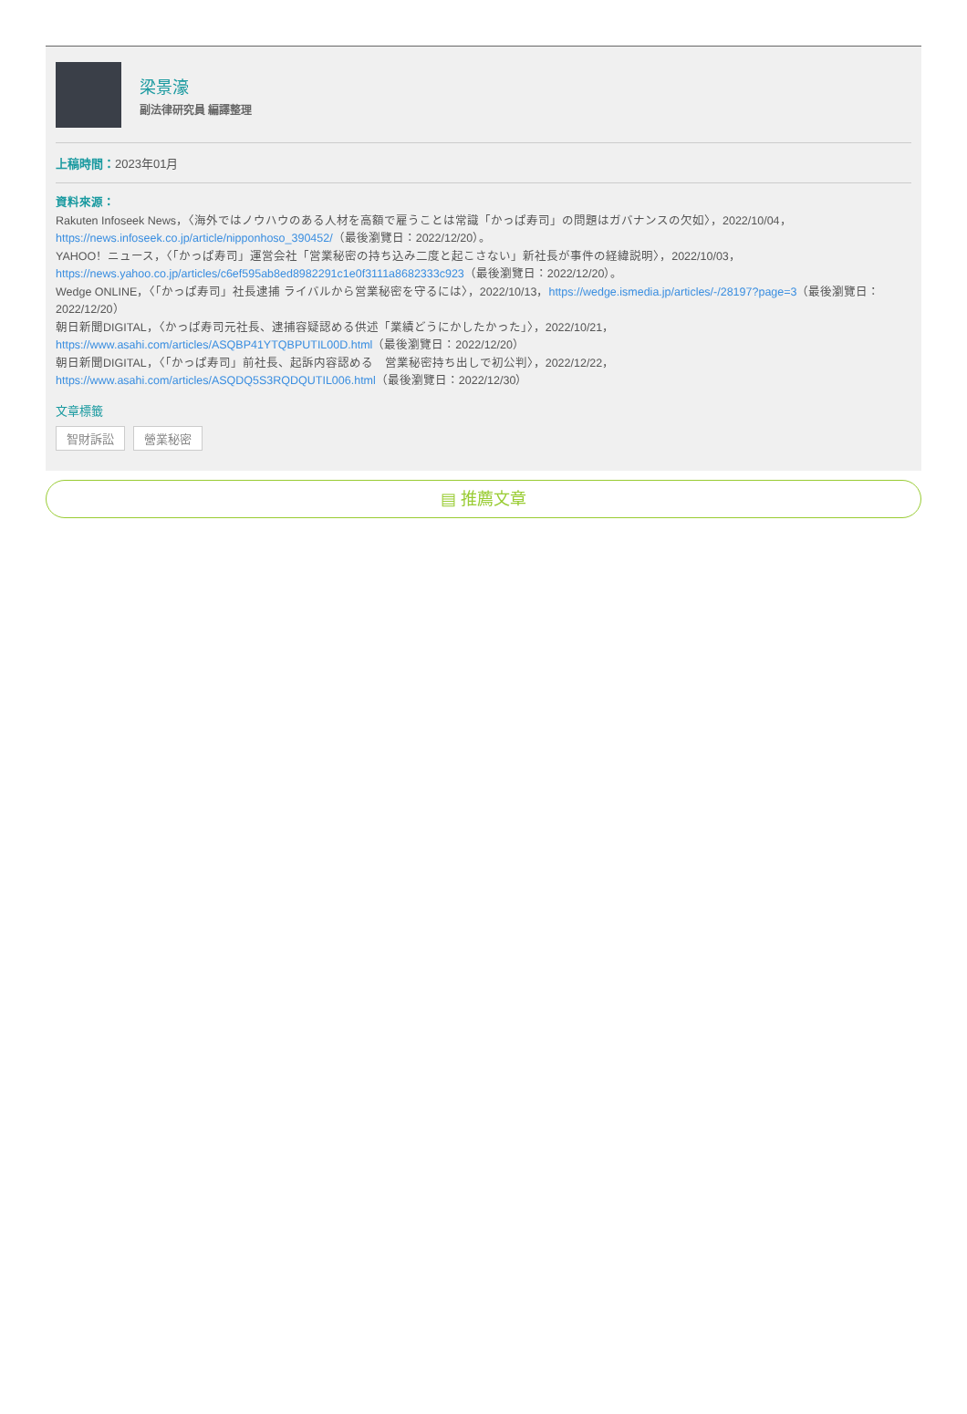梁景濠
副法律研究員 編譯整理
上稿時間：2023年01月
資料來源：
Rakuten Infoseek News，〈海外ではノウハウのある人材を高額で雇うことは常識「かっぱ寿司」の問題はガバナンスの欠如〉，2022/10/04，https://news.infoseek.co.jp/article/nipponhoso_390452/（最後瀏覽日：2022/12/20）。
YAHOO！ニュース，〈「かっぱ寿司」運営会社「営業秘密の持ち込み二度と起こさない」新社長が事件の経緯説明〉，2022/10/03，https://news.yahoo.co.jp/articles/c6ef595ab8ed8982291c1e0f3111a8682333c923（最後瀏覽日：2022/12/20）。
Wedge ONLINE，〈「かっぱ寿司」社長逮捕 ライバルから営業秘密を守るには〉，2022/10/13，https://wedge.ismedia.jp/articles/-/28197?page=3（最後瀏覽日：2022/12/20）
朝日新聞DIGITAL，〈かっぱ寿司元社長、逮捕容疑認める供述「業績どうにかしたかった」〉，2022/10/21，https://www.asahi.com/articles/ASQBP41YTQBPUTIL00D.html（最後瀏覽日：2022/12/20）
朝日新聞DIGITAL，〈「かっぱ寿司」前社長、起訴内容認める　営業秘密持ち出しで初公判〉，2022/12/22，https://www.asahi.com/articles/ASQDQ5S3RQDQUTIL006.html（最後瀏覽日：2022/12/30）
文章標籤
智財訴訟 營業秘密
▤ 推薦文章